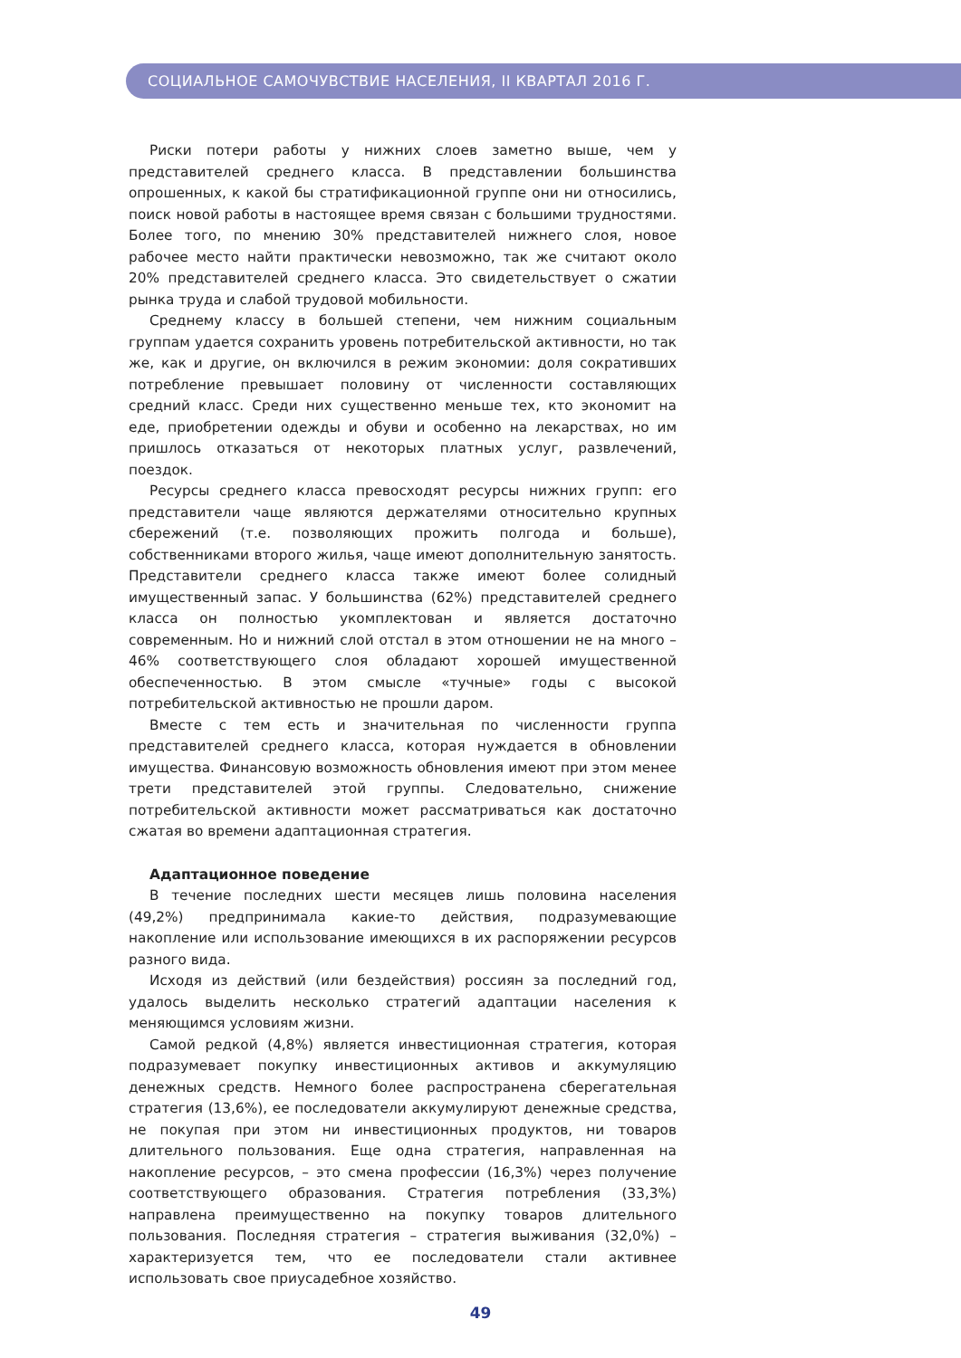СОЦИАЛЬНОЕ САМОЧУВСТВИЕ НАСЕЛЕНИЯ, II КВАРТАЛ 2016 Г.
Риски потери работы у нижних слоев заметно выше, чем у представителей среднего класса. В представлении большинства опрошенных, к какой бы стратификационной группе они ни относились, поиск новой работы в настоящее время связан с большими трудностями. Более того, по мнению 30% представителей нижнего слоя, новое рабочее место найти практически невозможно, так же считают около 20% представителей среднего класса. Это свидетельствует о сжатии рынка труда и слабой трудовой мобильности.
Среднему классу в большей степени, чем нижним социальным группам удается сохранить уровень потребительской активности, но так же, как и другие, он включился в режим экономии: доля сокративших потребление превышает половину от численности составляющих средний класс. Среди них существенно меньше тех, кто экономит на еде, приобретении одежды и обуви и особенно на лекарствах, но им пришлось отказаться от некоторых платных услуг, развлечений, поездок.
Ресурсы среднего класса превосходят ресурсы нижних групп: его представители чаще являются держателями относительно крупных сбережений (т.е. позволяющих прожить полгода и больше), собственниками второго жилья, чаще имеют дополнительную занятость. Представители среднего класса также имеют более солидный имущественный запас. У большинства (62%) представителей среднего класса он полностью укомплектован и является достаточно современным. Но и нижний слой отстал в этом отношении не на много – 46% соответствующего слоя обладают хорошей имущественной обеспеченностью. В этом смысле «тучные» годы с высокой потребительской активностью не прошли даром.
Вместе с тем есть и значительная по численности группа представителей среднего класса, которая нуждается в обновлении имущества. Финансовую возможность обновления имеют при этом менее трети представителей этой группы. Следовательно, снижение потребительской активности может рассматриваться как достаточно сжатая во времени адаптационная стратегия.
Адаптационное поведение
В течение последних шести месяцев лишь половина населения (49,2%) предпринимала какие-то действия, подразумевающие накопление или использование имеющихся в их распоряжении ресурсов разного вида.
Исходя из действий (или бездействия) россиян за последний год, удалось выделить несколько стратегий адаптации населения к меняющимся условиям жизни.
Самой редкой (4,8%) является инвестиционная стратегия, которая подразумевает покупку инвестиционных активов и аккумуляцию денежных средств. Немного более распространена сберегательная стратегия (13,6%), ее последователи аккумулируют денежные средства, не покупая при этом ни инвестиционных продуктов, ни товаров длительного пользования. Еще одна стратегия, направленная на накопление ресурсов, – это смена профессии (16,3%) через получение соответствующего образования. Стратегия потребления (33,3%) направлена преимущественно на покупку товаров длительного пользования. Последняя стратегия – стратегия выживания (32,0%) – характеризуется тем, что ее последователи стали активнее использовать свое приусадебное хозяйство.
49